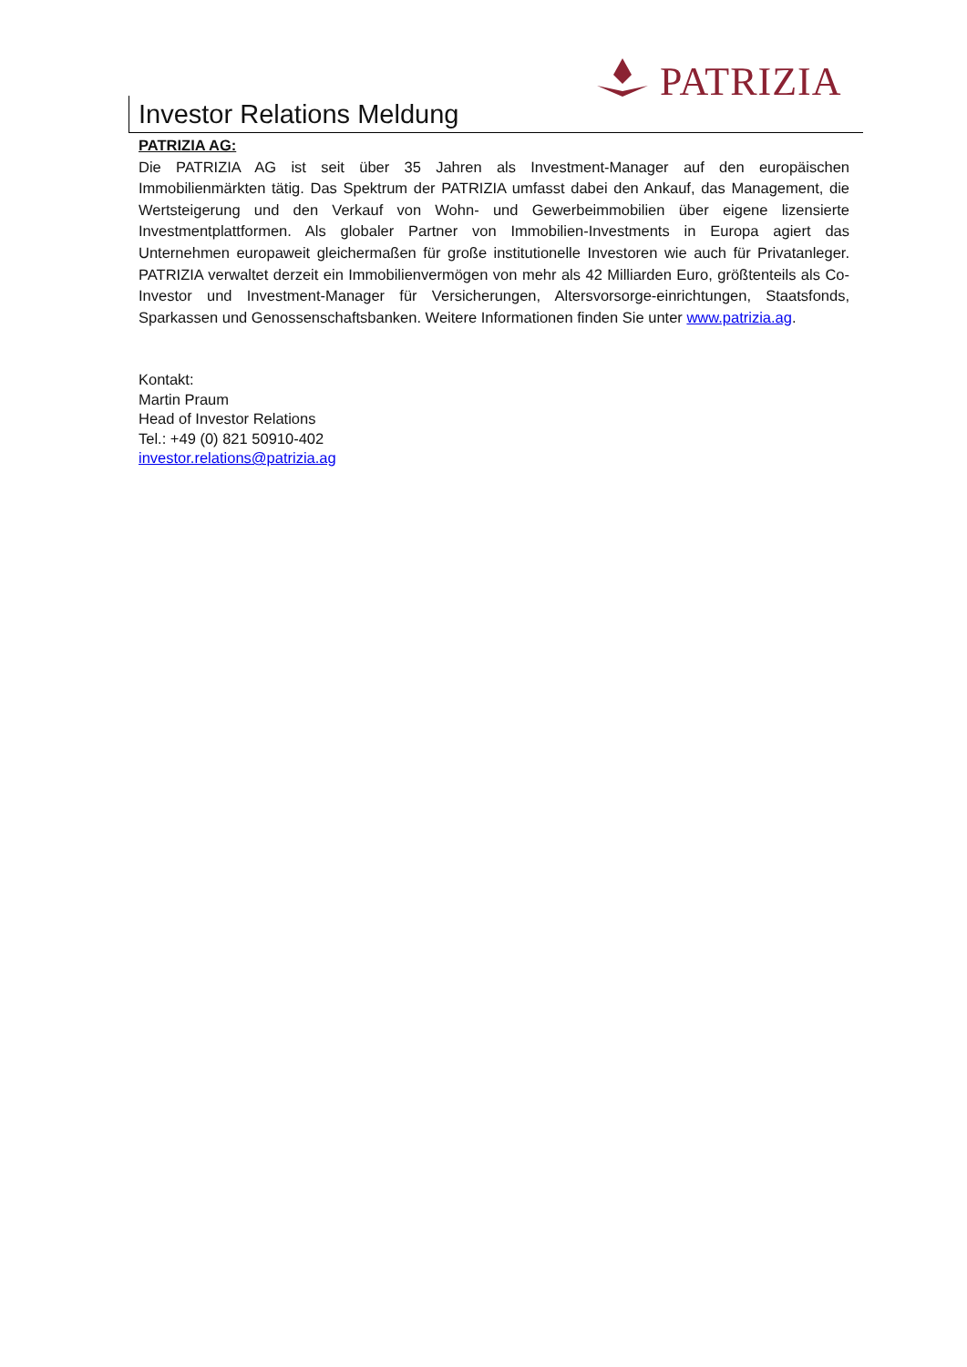PATRIZIA
Investor Relations Meldung
PATRIZIA AG:
Die PATRIZIA AG ist seit über 35 Jahren als Investment-Manager auf den europäischen Immobilienmärkten tätig. Das Spektrum der PATRIZIA umfasst dabei den Ankauf, das Management, die Wertsteigerung und den Verkauf von Wohn- und Gewerbeimmobilien über eigene lizensierte Investmentplattformen. Als globaler Partner von Immobilien-Investments in Europa agiert das Unternehmen europaweit gleichermaßen für große institutionelle Investoren wie auch für Privatanleger. PATRIZIA verwaltet derzeit ein Immobilienvermögen von mehr als 42 Milliarden Euro, größtenteils als Co-Investor und Investment-Manager für Versicherungen, Altersvorsorge-einrichtungen, Staatsfonds, Sparkassen und Genossenschaftsbanken. Weitere Informationen finden Sie unter www.patrizia.ag.
Kontakt:
Martin Praum
Head of Investor Relations
Tel.: +49 (0) 821 50910-402
investor.relations@patrizia.ag